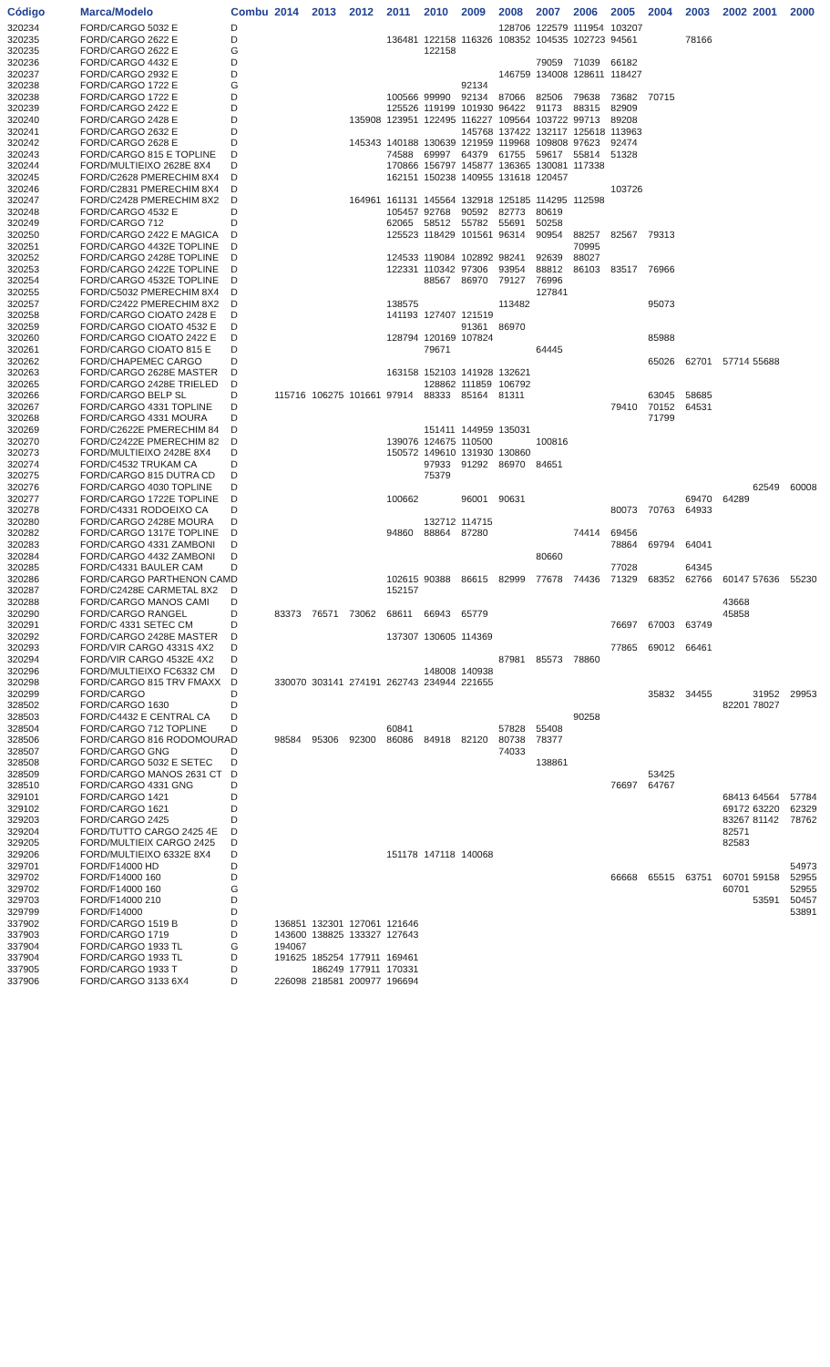| Código | Marca/Modelo | Combu | 2014 | 2013 | 2012 | 2011 | 2010 | 2009 | 2008 | 2007 | 2006 | 2005 | 2004 | 2003 | 2002 | 2001 | 2000 |
| --- | --- | --- | --- | --- | --- | --- | --- | --- | --- | --- | --- | --- | --- | --- | --- | --- | --- |
| 320234 | FORD/CARGO 5032 E | D | | | | | | | 128706 | 122579 | 111954 | 103207 | | | | | |
| 320235 | FORD/CARGO 2622 E | D | | | | 136481 | 122158 | 116326 | 108352 | 104535 | 102723 | 94561 | | 78166 | | | |
| 320235 | FORD/CARGO 2622 E | G | | | | | 122158 | | | | | | | | | | |
| 320236 | FORD/CARGO 4432 E | D | | | | | | | | 79059 | 71039 | 66182 | | | | | |
| 320237 | FORD/CARGO 2932 E | D | | | | | | | 146759 | 134008 | 128611 | 118427 | | | | | |
| 320238 | FORD/CARGO 1722 E | G | | | | | | 92134 | | | | | | | | | |
| 320238 | FORD/CARGO 1722 E | D | | | | 100566 | 99990 | 92134 | 87066 | 82506 | 79638 | 73682 | 70715 | | | | |
| 320239 | FORD/CARGO 2422 E | D | | | | 125526 | 119199 | 101930 | 96422 | 91173 | 88315 | 82909 | | | | | |
| 320240 | FORD/CARGO 2428 E | D | | | 135908 | 123951 | 122495 | 116227 | 109564 | 103722 | 99713 | 89208 | | | | | |
| 320241 | FORD/CARGO 2632 E | D | | | | | | 145768 | 137422 | 132117 | 125618 | 113963 | | | | | |
| 320242 | FORD/CARGO 2628 E | D | | | 145343 | 140188 | 130639 | 121959 | 119968 | 109808 | 97623 | 92474 | | | | | |
| 320243 | FORD/CARGO 815 E TOPLINE | D | | | | 74588 | 69997 | 64379 | 61755 | 59617 | 55814 | 51328 | | | | | |
| 320244 | FORD/MULTIEIXO 2628E 8X4 | D | | | | 170866 | 156797 | 145877 | 136365 | 130081 | 117338 | | | | | | |
| 320245 | FORD/C2628 PMERECHIM 8X4 | D | | | | 162151 | 150238 | 140955 | 131618 | 120457 | | | | | | | |
| 320246 | FORD/C2831 PMERECHIM 8X4 | D | | | | | | | | | | 103726 | | | | | |
| 320247 | FORD/C2428 PMERECHIM 8X2 | D | | | 164961 | 161131 | 145564 | 132918 | 125185 | 114295 | 112598 | | | | | | |
| 320248 | FORD/CARGO 4532 E | D | | | | 105457 | 92768 | 90592 | 82773 | 80619 | | | | | | | |
| 320249 | FORD/CARGO 712 | D | | | | 62065 | 58512 | 55782 | 55691 | 50258 | | | | | | | |
| 320250 | FORD/CARGO 2422 E MAGICA | D | | | | 125523 | 118429 | 101561 | 96314 | 90954 | 88257 | 82567 | 79313 | | | | |
| 320251 | FORD/CARGO 4432E TOPLINE | D | | | | | | | | | 70995 | | | | | | |
| 320252 | FORD/CARGO 2428E TOPLINE | D | | | | 124533 | 119084 | 102892 | 98241 | 92639 | 88027 | | | | | | |
| 320253 | FORD/CARGO 2422E TOPLINE | D | | | | 122331 | 110342 | 97306 | 93954 | 88812 | 86103 | 83517 | 76966 | | | | |
| 320254 | FORD/CARGO 4532E TOPLINE | D | | | | | 88567 | 86970 | 79127 | 76996 | | | | | | | |
| 320255 | FORD/C5032 PMERECHIM 8X4 | D | | | | | | | | 127841 | | | | | | | |
| 320257 | FORD/C2422 PMERECHIM 8X2 | D | | | | 138575 | | | 113482 | | | | 95073 | | | | |
| 320258 | FORD/CARGO CIOATO 2428 E | D | | | | 141193 | 127407 | 121519 | | | | | | | | | |
| 320259 | FORD/CARGO CIOATO 4532 E | D | | | | | | 91361 | 86970 | | | | | | | | |
| 320260 | FORD/CARGO CIOATO 2422 E | D | | | | 128794 | 120169 | 107824 | | | | | 85988 | | | | |
| 320261 | FORD/CARGO CIOATO 815 E | D | | | | | 79671 | | | 64445 | | | | | | | |
| 320262 | FORD/CHAPEMEC CARGO | D | | | | | | | | | | | 65026 | 62701 | 57714 | 55688 | |
| 320263 | FORD/CARGO 2628E MASTER | D | | | | 163158 | 152103 | 141928 | 132621 | | | | | | | | |
| 320265 | FORD/CARGO 2428E TRIELED | D | | | | | 128862 | 111859 | 106792 | | | | | | | | |
| 320266 | FORD/CARGO BELP SL | D | 115716 | 106275 | 101661 | 97914 | 88333 | 85164 | 81311 | | | | 63045 | 58685 | | | |
| 320267 | FORD/CARGO 4331 TOPLINE | D | | | | | | | | | | 79410 | 70152 | 64531 | | | |
| 320268 | FORD/CARGO 4331 MOURA | D | | | | | | | | | | | 71799 | | | | |
| 320269 | FORD/C2622E PMERECHIM 84 | D | | | | | 151411 | 144959 | 135031 | | | | | | | | |
| 320270 | FORD/C2422E PMERECHIM 82 | D | | | | 139076 | 124675 | 110500 | | 100816 | | | | | | | |
| 320273 | FORD/MULTIEIXO 2428E 8X4 | D | | | | 150572 | 149610 | 131930 | 130860 | | | | | | | | |
| 320274 | FORD/C4532 TRUKAM CA | D | | | | | 97933 | 91292 | 86970 | 84651 | | | | | | | |
| 320275 | FORD/CARGO 815 DUTRA CD | D | | | | | 75379 | | | | | | | | | | |
| 320276 | FORD/CARGO 4030 TOPLINE | D | | | | | | | | | | | | | | 62549 | 60008 |
| 320277 | FORD/CARGO 1722E TOPLINE | D | | | | 100662 | | 96001 | 90631 | | | | | 69470 | 64289 | | |
| 320278 | FORD/C4331 RODOEIXO CA | D | | | | | | | | | | 80073 | 70763 | 64933 | | | |
| 320280 | FORD/CARGO 2428E MOURA | D | | | | | 132712 | 114715 | | | | | | | | | |
| 320282 | FORD/CARGO 1317E TOPLINE | D | | | | 94860 | 88864 | 87280 | | | 74414 | 69456 | | | | | |
| 320283 | FORD/CARGO 4331 ZAMBONI | D | | | | | | | | | | 78864 | 69794 | 64041 | | | |
| 320284 | FORD/CARGO 4432 ZAMBONI | D | | | | | | | | 80660 | | | | | | | |
| 320285 | FORD/C4331 BAULER CAM | D | | | | | | | | | | 77028 | | 64345 | | | |
| 320286 | FORD/CARGO PARTHENON CAM | D | | | | 102615 | 90388 | 86615 | 82999 | 77678 | 74436 | 71329 | 68352 | 62766 | 60147 | 57636 | 55230 |
| 320287 | FORD/C2428E CARMETAL 8X2 | D | | | | 152157 | | | | | | | | | | | |
| 320288 | FORD/CARGO MANOS CAMI | D | | | | | | | | | | | | | 43668 | | |
| 320290 | FORD/CARGO RANGEL | D | 83373 | 76571 | 73062 | 68611 | 66943 | 65779 | | | | | | | 45858 | | |
| 320291 | FORD/C 4331 SETEC CM | D | | | | | | | | | | 76697 | 67003 | 63749 | | | |
| 320292 | FORD/CARGO 2428E MASTER | D | | | | 137307 | 130605 | 114369 | | | | | | | | | |
| 320293 | FORD/VIR CARGO 4331S 4X2 | D | | | | | | | | | | 77865 | 69012 | 66461 | | | |
| 320294 | FORD/VIR CARGO 4532E 4X2 | D | | | | | | | 87981 | 85573 | 78860 | | | | | | |
| 320296 | FORD/MULTIEIXO FC6332 CM | D | | | | | 148008 | 140938 | | | | | | | | | |
| 320298 | FORD/CARGO 815 TRV FMAXX | D | 330070 | 303141 | 274191 | 262743 | 234944 | 221655 | | | | | | | | | |
| 320299 | FORD/CARGO | D | | | | | | | | | | | 35832 | 34455 | | 31952 | 29953 |
| 328502 | FORD/CARGO 1630 | D | | | | | | | | | | | | | 82201 | 78027 | |
| 328503 | FORD/C4432 E CENTRAL CA | D | | | | | | | | | 90258 | | | | | | |
| 328504 | FORD/CARGO 712 TOPLINE | D | | | | 60841 | | | 57828 | 55408 | | | | | | | |
| 328506 | FORD/CARGO 816 RODOMOURA | D | 98584 | 95306 | 92300 | 86086 | 84918 | 82120 | 80738 | 78377 | | | | | | | |
| 328507 | FORD/CARGO GNG | D | | | | | | | 74033 | | | | | | | | |
| 328508 | FORD/CARGO 5032 E SETEC | D | | | | | | | | 138861 | | | | | | | |
| 328509 | FORD/CARGO MANOS 2631 CT | D | | | | | | | | | | | 53425 | | | | |
| 328510 | FORD/CARGO 4331 GNG | D | | | | | | | | | | 76697 | 64767 | | | | |
| 329101 | FORD/CARGO 1421 | D | | | | | | | | | | | | | 68413 | 64564 | 57784 |
| 329102 | FORD/CARGO 1621 | D | | | | | | | | | | | | | 69172 | 63220 | 62329 |
| 329203 | FORD/CARGO 2425 | D | | | | | | | | | | | | | 83267 | 81142 | 78762 |
| 329204 | FORD/TUTTO CARGO 2425 4E | D | | | | | | | | | | | | | 82571 | | |
| 329205 | FORD/MULTIEIX CARGO 2425 | D | | | | | | | | | | | | | 82583 | | |
| 329206 | FORD/MULTIEIXO 6332E 8X4 | D | | | | 151178 | 147118 | 140068 | | | | | | | | | |
| 329701 | FORD/F14000 HD | D | | | | | | | | | | | | | | | 54973 |
| 329702 | FORD/F14000 160 | D | | | | | | | | | | 66668 | 65515 | 63751 | 60701 | 59158 | 52955 |
| 329702 | FORD/F14000 160 | G | | | | | | | | | | | | | 60701 | | 52955 |
| 329703 | FORD/F14000 210 | D | | | | | | | | | | | | | | 53591 | 50457 |
| 329799 | FORD/F14000 | D | | | | | | | | | | | | | | | 53891 |
| 337902 | FORD/CARGO 1519 B | D | 136851 | 132301 | 127061 | 121646 | | | | | | | | | | | |
| 337903 | FORD/CARGO 1719 | D | 143600 | 138825 | 133327 | 127643 | | | | | | | | | | | |
| 337904 | FORD/CARGO 1933 TL | G | 194067 | | | | | | | | | | | | | | |
| 337904 | FORD/CARGO 1933 TL | D | 191625 | 185254 | 177911 | 169461 | | | | | | | | | | | |
| 337905 | FORD/CARGO 1933 T | D | | 186249 | 177911 | 170331 | | | | | | | | | | | |
| 337906 | FORD/CARGO 3133 6X4 | D | 226098 | 218581 | 200977 | 196694 | | | | | | | | | | | |